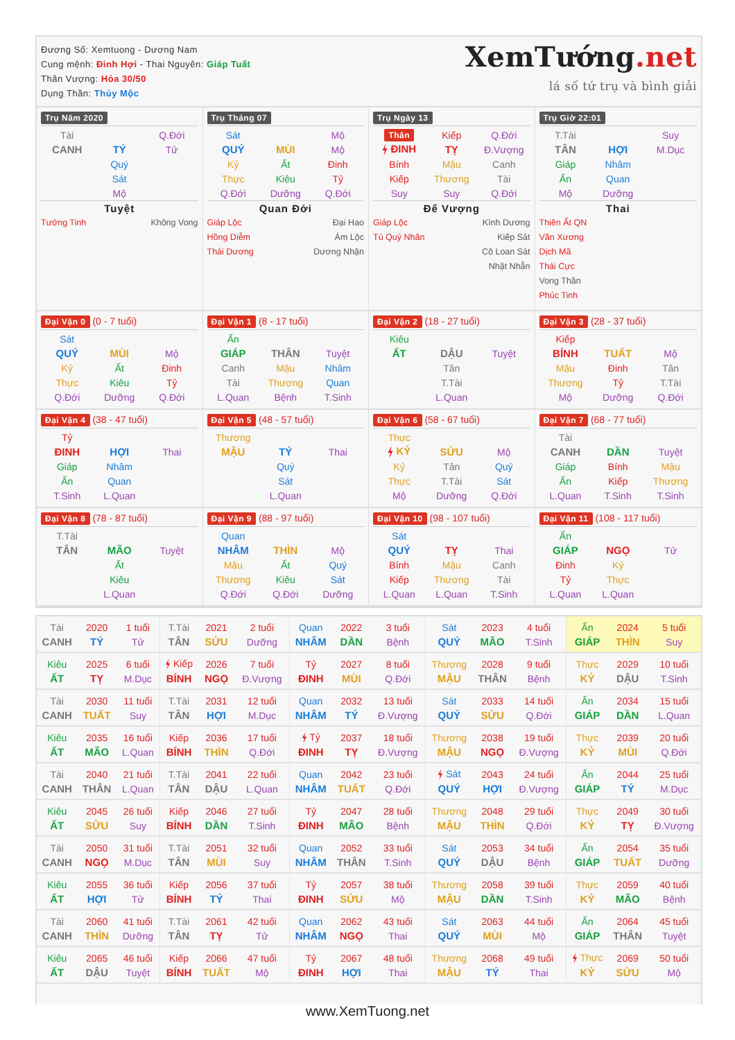Đương Số: Xemtuong - Dương Nam
Cung mệnh: Đinh Hợi - Thai Nguyên: Giáp Tuất
Thân Vượng: Hỏa 30/50
Dụng Thần: Thủy Mộc
XemTướng.net
lá số tứ trụ và bình giải
Trụ Năm 2020
| Tài | | Q.Đới |
| CANH | TÝ | Tử |
| | Quý | |
| | Sát | |
| | Mộ | |
Tuyệt
Tướng Tinh Không Vong
Trụ Tháng 07
| Sát | | Mộ |
| QUÝ | MÙI | Mộ |
| Kỷ | Ất | Đinh |
| Thực | Kiêu | Tỷ |
| Q.Đới | Dưỡng | Q.Đới |
Quan Đới
Giáp Lộc Đại Hao
Hồng Diễm Ám Lộc
Thái Dương Dương Nhận
Trụ Ngày 13
| Thân | Kiếp | Q.Đới |
| ĐINH | TỴ | Đ.Vượng |
| Bính | Mậu | Canh |
| Kiếp | Thương | Tài |
| Suy | Suy | Q.Đới |
Đế Vượng
Giáp Lộc Kình Dương
Tú Quý Nhân Kiếp Sát
Cô Loan Sát
Nhật Nhẫn
Trụ Giờ 22:01
| T.Tài | | Suy |
| TÂN | HỢI | M.Dục |
| Giáp | Nhâm | |
| Ấn | Quan | |
| Mộ | Dưỡng | |
Thai
Thiên Ất QN
Văn Xương
Dịch Mã
Thái Cực
Vong Thần
Phúc Tinh
Đại Vận 0 (0 - 7 tuổi)
| Sát | | |
| QUÝ | MÙI | Mộ |
| Kỷ | Ất | Đinh |
| Thực | Kiêu | Tỷ |
| Q.Đới | Dưỡng | Q.Đới |
Đại Vận 1 (8 - 17 tuổi)
| Ấn | | |
| GIÁP | THÂN | Tuyệt |
| Canh | Mậu | Nhâm |
| Tài | Thương | Quan |
| L.Quan | Bệnh | T.Sinh |
Đại Vận 2 (18 - 27 tuổi)
| Kiêu | | |
| ẤT | DẬU | Tuyệt |
| | Tân | |
| | T.Tài | |
| | L.Quan | |
Đại Vận 3 (28 - 37 tuổi)
| Kiếp | | |
| BÍNH | TUẤT | Mộ |
| Mậu | Đinh | Tân |
| Thương | Tỷ | T.Tài |
| Mộ | Dưỡng | Q.Đới |
Đại Vận 4 (38 - 47 tuổi)
| Tỷ | | |
| ĐINH | HỢI | Thai |
| Giáp | Nhâm | |
| Ấn | Quan | |
| T.Sinh | L.Quan | |
Đại Vận 5 (48 - 57 tuổi)
| Thương | | |
| MẬU | TÝ | Thai |
| | Quý | |
| | Sát | |
| | L.Quan | |
Đại Vận 6 (58 - 67 tuổi)
| Thực | | |
| KỶ | SỬU | Mộ |
| Kỷ | Tân | Quý |
| Thực | T.Tài | Sát |
| Mộ | Dưỡng | Q.Đới |
Đại Vận 7 (68 - 77 tuổi)
| Tài | | |
| CANH | DẦN | Tuyệt |
| Giáp | Bính | Mậu |
| Ấn | Kiếp | Thương |
| L.Quan | T.Sinh | T.Sinh |
Đại Vận 8 (78 - 87 tuổi)
| T.Tài | | |
| TÂN | MÃO | Tuyệt |
| | Ất | |
| | Kiêu | |
| | L.Quan | |
Đại Vận 9 (88 - 97 tuổi)
| Quan | | |
| NHÂM | THÌN | Mộ |
| Mậu | Ất | Quý |
| Thương | Kiêu | Sát |
| Q.Đới | Q.Đới | Dưỡng |
Đại Vận 10 (98 - 107 tuổi)
| Sát | | |
| QUÝ | TỴ | Thai |
| Bính | Mậu | Canh |
| Kiếp | Thương | Tài |
| L.Quan | L.Quan | T.Sinh |
Đại Vận 11 (108 - 117 tuổi)
| Ấn | | |
| GIÁP | NGỌ | Tử |
| Đinh | Kỷ | |
| Tỷ | Thực | |
| L.Quan | L.Quan | |
| Tài | 2020 | 1 tuổi | T.Tài | 2021 | 2 tuổi | Quan | 2022 | 3 tuổi | Sát | 2023 | 4 tuổi | Ấn | 2024 | 5 tuổi |
| CANH | TÝ | Tử | TÂN | SỬU | Dưỡng | NHÂM | DẦN | Bệnh | QUÝ | MÃO | T.Sinh | GIÁP | THÌN | Suy |
| Kiêu | 2025 | 6 tuổi | Kiếp | 2026 | 7 tuổi | Tỷ | 2027 | 8 tuổi | Thương | 2028 | 9 tuổi | Thực | 2029 | 10 tuổi |
| ẤT | TỴ | M.Dục | BÍNH | NGỌ | Đ.Vượng | ĐINH | MÙI | Q.Đới | MẬU | THÂN | Bệnh | KỶ | DẬU | T.Sinh |
| Tài | 2030 | 11 tuổi | T.Tài | 2031 | 12 tuổi | Quan | 2032 | 13 tuổi | Sát | 2033 | 14 tuổi | Ấn | 2034 | 15 tuổi |
| CANH | TUẤT | Suy | TÂN | HỢI | M.Dục | NHÂM | TÝ | Đ.Vượng | QUÝ | SỬU | Q.Đới | GIÁP | DẦN | L.Quan |
| Kiêu | 2035 | 16 tuổi | Kiếp | 2036 | 17 tuổi | Tỷ | 2037 | 18 tuổi | Thương | 2038 | 19 tuổi | Thực | 2039 | 20 tuổi |
| ẤT | MÃO | L.Quan | BÍNH | THÌN | Q.Đới | ĐINH | TỴ | Đ.Vượng | MẬU | NGỌ | Đ.Vượng | KỶ | MÙI | Q.Đới |
| Tài | 2040 | 21 tuổi | T.Tài | 2041 | 22 tuổi | Quan | 2042 | 23 tuổi | Sát | 2043 | 24 tuổi | Ấn | 2044 | 25 tuổi |
| CANH | THÂN | L.Quan | TÂN | DẬU | L.Quan | NHÂM | TUẤT | Q.Đới | QUÝ | HỢI | Đ.Vượng | GIÁP | TÝ | M.Dục |
| Kiêu | 2045 | 26 tuổi | Kiếp | 2046 | 27 tuổi | Tỷ | 2047 | 28 tuổi | Thương | 2048 | 29 tuổi | Thực | 2049 | 30 tuổi |
| ẤT | SỬU | Suy | BÍNH | DẦN | T.Sinh | ĐINH | MÃO | Bệnh | MẬU | THÌN | Q.Đới | KỶ | TỴ | Đ.Vượng |
| Tài | 2050 | 31 tuổi | T.Tài | 2051 | 32 tuổi | Quan | 2052 | 33 tuổi | Sát | 2053 | 34 tuổi | Ấn | 2054 | 35 tuổi |
| CANH | NGỌ | M.Dục | TÂN | MÙI | Suy | NHÂM | THÂN | T.Sinh | QUÝ | DẬU | Bệnh | GIÁP | TUẤT | Dưỡng |
| Kiêu | 2055 | 36 tuổi | Kiếp | 2056 | 37 tuổi | Tỷ | 2057 | 38 tuổi | Thương | 2058 | 39 tuổi | Thực | 2059 | 40 tuổi |
| ẤT | HỢI | Tử | BÍNH | TÝ | Thai | ĐINH | SỬU | Mộ | MẬU | DẦN | T.Sinh | KỶ | MÃO | Bệnh |
| Tài | 2060 | 41 tuổi | T.Tài | 2061 | 42 tuổi | Quan | 2062 | 43 tuổi | Sát | 2063 | 44 tuổi | Ấn | 2064 | 45 tuổi |
| CANH | THÌN | Dưỡng | TÂN | TỴ | Tử | NHÂM | NGỌ | Thai | QUÝ | MÙI | Mộ | GIÁP | THÂN | Tuyệt |
| Kiêu | 2065 | 46 tuổi | Kiếp | 2066 | 47 tuổi | Tỷ | 2067 | 48 tuổi | Thương | 2068 | 49 tuổi | Thực | 2069 | 50 tuổi |
| ẤT | DẬU | Tuyệt | BÍNH | TUẤT | Mộ | ĐINH | HỢI | Thai | MẬU | TÝ | Thai | KỶ | SỬU | Mộ |
www.XemTuong.net